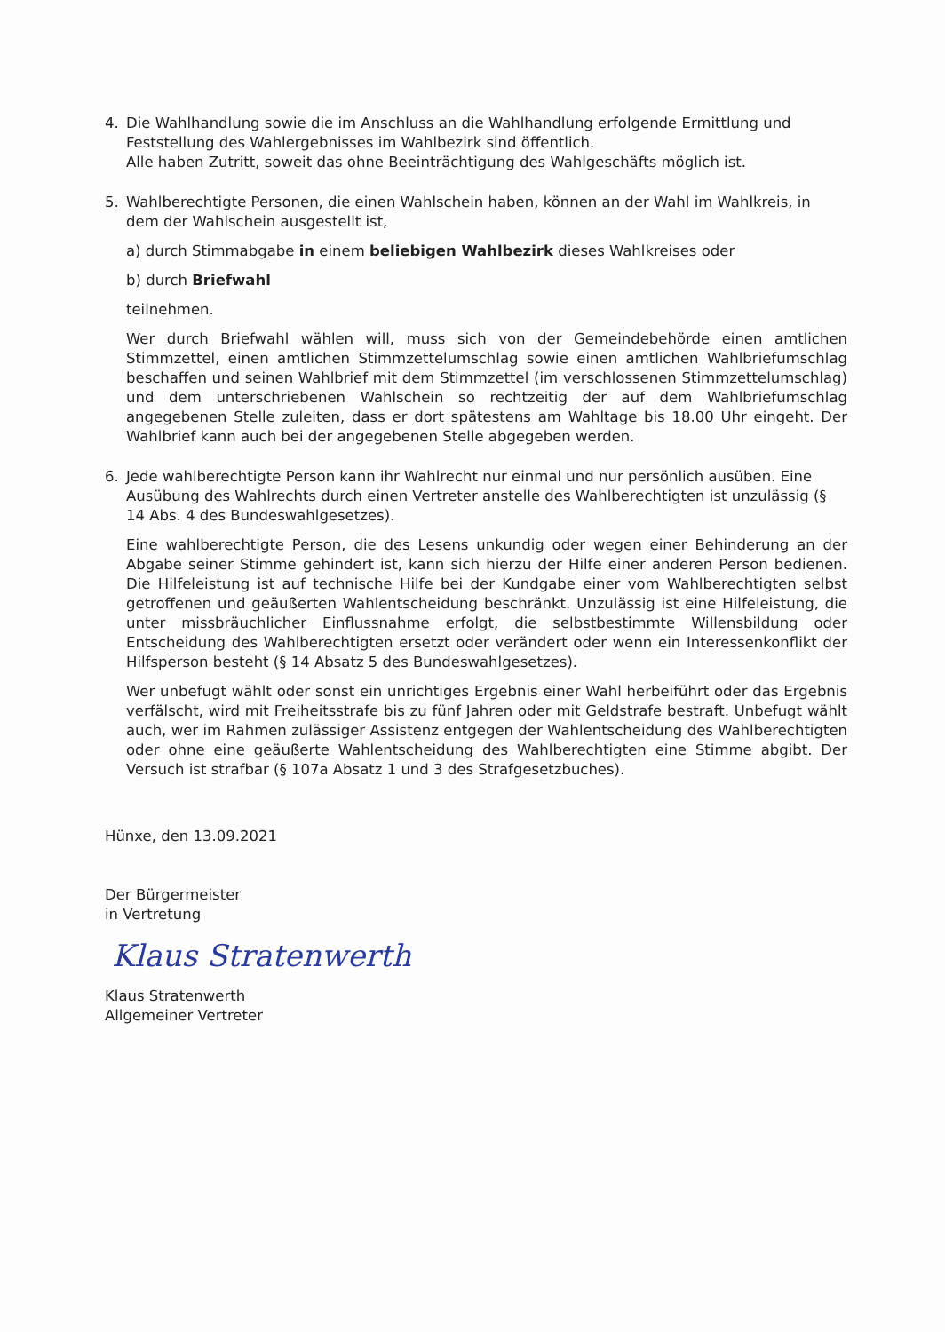4. Die Wahlhandlung sowie die im Anschluss an die Wahlhandlung erfolgende Ermittlung und Feststellung des Wahlergebnisses im Wahlbezirk sind öffentlich.
Alle haben Zutritt, soweit das ohne Beeinträchtigung des Wahlgeschäfts möglich ist.
5. Wahlberechtigte Personen, die einen Wahlschein haben, können an der Wahl im Wahlkreis, in dem der Wahlschein ausgestellt ist,
a) durch Stimmabgabe in einem beliebigen Wahlbezirk dieses Wahlkreises oder
b) durch Briefwahl
teilnehmen.
Wer durch Briefwahl wählen will, muss sich von der Gemeindebehörde einen amtlichen Stimmzettel, einen amtlichen Stimmzettelumschlag sowie einen amtlichen Wahlbriefumschlag beschaffen und seinen Wahlbrief mit dem Stimmzettel (im verschlossenen Stimmzettelumschlag) und dem unterschriebenen Wahlschein so rechtzeitig der auf dem Wahlbriefumschlag angegebenen Stelle zuleiten, dass er dort spätestens am Wahltage bis 18.00 Uhr eingeht. Der Wahlbrief kann auch bei der angegebenen Stelle abgegeben werden.
6. Jede wahlberechtigte Person kann ihr Wahlrecht nur einmal und nur persönlich ausüben. Eine Ausübung des Wahlrechts durch einen Vertreter anstelle des Wahlberechtigten ist unzulässig (§ 14 Abs. 4 des Bundeswahlgesetzes).
Eine wahlberechtigte Person, die des Lesens unkundig oder wegen einer Behinderung an der Abgabe seiner Stimme gehindert ist, kann sich hierzu der Hilfe einer anderen Person bedienen. Die Hilfeleistung ist auf technische Hilfe bei der Kundgabe einer vom Wahlberechtigten selbst getroffenen und geäußerten Wahlentscheidung beschränkt. Unzulässig ist eine Hilfeleistung, die unter missbräuchlicher Einflussnahme erfolgt, die selbstbestimmte Willensbildung oder Entscheidung des Wahlberechtigten ersetzt oder verändert oder wenn ein Interessenkonflikt der Hilfsperson besteht (§ 14 Absatz 5 des Bundeswahlgesetzes).
Wer unbefugt wählt oder sonst ein unrichtiges Ergebnis einer Wahl herbeiführt oder das Ergebnis verfälscht, wird mit Freiheitsstrafe bis zu fünf Jahren oder mit Geldstrafe bestraft. Unbefugt wählt auch, wer im Rahmen zulässiger Assistenz entgegen der Wahlentscheidung des Wahlberechtigten oder ohne eine geäußerte Wahlentscheidung des Wahlberechtigten eine Stimme abgibt. Der Versuch ist strafbar (§ 107a Absatz 1 und 3 des Strafgesetzbuches).
Hünxe, den 13.09.2021
Der Bürgermeister
in Vertretung
Klaus Stratenwerth
Klaus Stratenwerth
Allgemeiner Vertreter